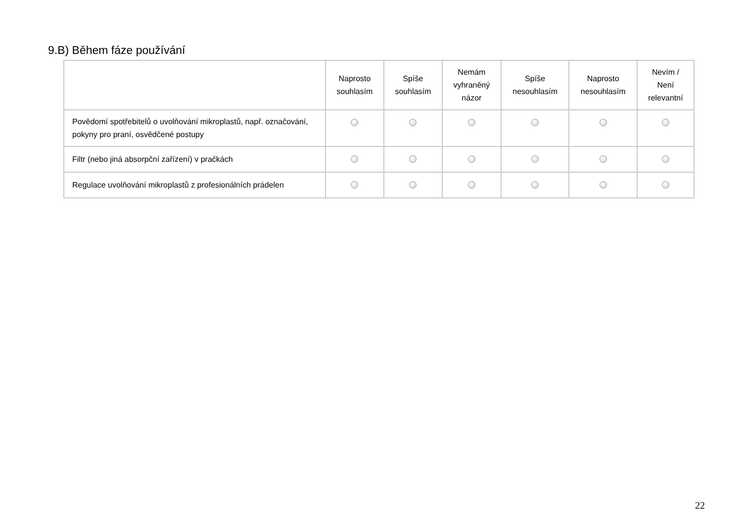9.B) Během fáze používání
| | Naprosto souhlasím | Spíše souhlasím | Nemám vyhraněný názor | Spíše nesouhlasím | Naprosto nesouhlasím | Nevím / Není relevantní |
| --- | --- | --- | --- | --- | --- | --- |
| Povědomí spotřebitelů o uvolňování mikroplastů, např. označování, pokyny pro praní, osvědčené postupy | | | | | | |
| Filtr (nebo jiná absorpční zařízení) v pračkách | | | | | | |
| Regulace uvolňování mikroplastů z profesionálních prádelen | | | | | | |
22